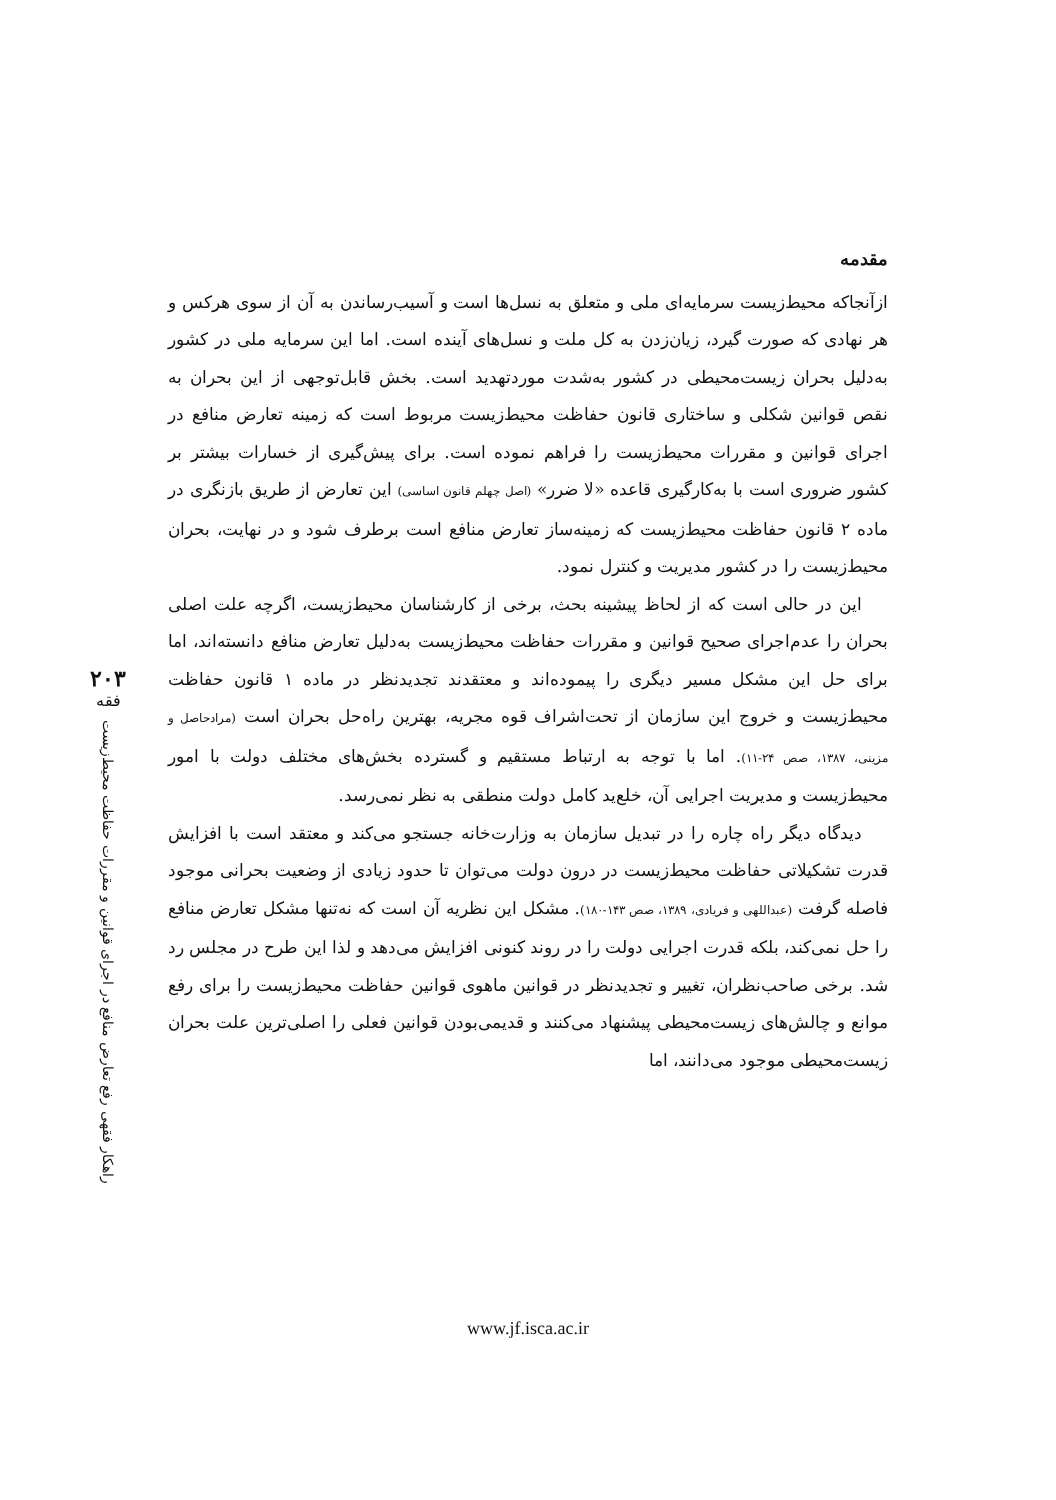۲۰۳
فقه
راهکار فقهی رفع تعارض منافع در اجرای قوانین و مقررات حفاظت محیط‌زیست
مقدمه
ازآنجاکه محیط‌زیست سرمایه‌ای ملی و متعلق به نسل‌ها است و آسیب‌رساندن به آن از سوی هرکس و هر نهادی که صورت گیرد، زیان‌زدن به کل ملت و نسل‌های آینده است. اما این سرمایه ملی در کشور به‌دلیل بحران زیست‌محیطی در کشور به‌شدت موردتهدید است. بخش قابل‌توجهی از این بحران به نقص قوانین شکلی و ساختاری قانون حفاظت محیط‌زیست مربوط است که زمینه تعارض منافع در اجرای قوانین و مقررات محیط‌زیست را فراهم نموده است. برای پیش‌گیری از خسارات بیشتر بر کشور ضروری است با به‌کارگیری قاعده «لا ضرر» (اصل چهلم قانون اساسی) این تعارض از طریق بازنگری در ماده ۲ قانون حفاظت محیط‌زیست که زمینه‌ساز تعارض منافع است برطرف شود و در نهایت، بحران محیط‌زیست را در کشور مدیریت و کنترل نمود.
این در حالی است که از لحاظ پیشینه بحث، برخی از کارشناسان محیط‌زیست، اگرچه علت اصلی بحران را عدم‌اجرای صحیح قوانین و مقررات حفاظت محیط‌زیست به‌دلیل تعارض منافع دانسته‌اند، اما برای حل این مشکل مسیر دیگری را پیموده‌اند و معتقدند تجدیدنظر در ماده ۱ قانون حفاظت محیط‌زیست و خروج این سازمان از تحت‌اشراف قوه مجریه، بهترین راه‌حل بحران است (مرادحاصل و مزینی، ۱۳۸۷، صص ۲۴-۱۱). اما با توجه به ارتباط مستقیم و گسترده بخش‌های مختلف دولت با امور محیط‌زیست و مدیریت اجرایی آن، خلع‌ید کامل دولت منطقی به نظر نمی‌رسد.
دیدگاه دیگر راه چاره را در تبدیل سازمان به وزارت‌خانه جستجو می‌کند و معتقد است با افزایش قدرت تشکیلاتی حفاظت محیط‌زیست در درون دولت می‌توان تا حدود زیادی از وضعیت بحرانی موجود فاصله گرفت (عبداللهی و فریادی، ۱۳۸۹، صص ۱۴۳-۱۸۰). مشکل این نظریه آن است که نه‌تنها مشکل تعارض منافع را حل نمی‌کند، بلکه قدرت اجرایی دولت را در روند کنونی افزایش می‌دهد و لذا این طرح در مجلس رد شد. برخی صاحب‌نظران، تغییر و تجدیدنظر در قوانین ماهوی قوانین حفاظت محیط‌زیست را برای رفع موانع و چالش‌های زیست‌محیطی پیشنهاد می‌کنند و قدیمی‌بودن قوانین فعلی را اصلی‌ترین علت بحران زیست‌محیطی موجود می‌دانند، اما
www.jf.isca.ac.ir